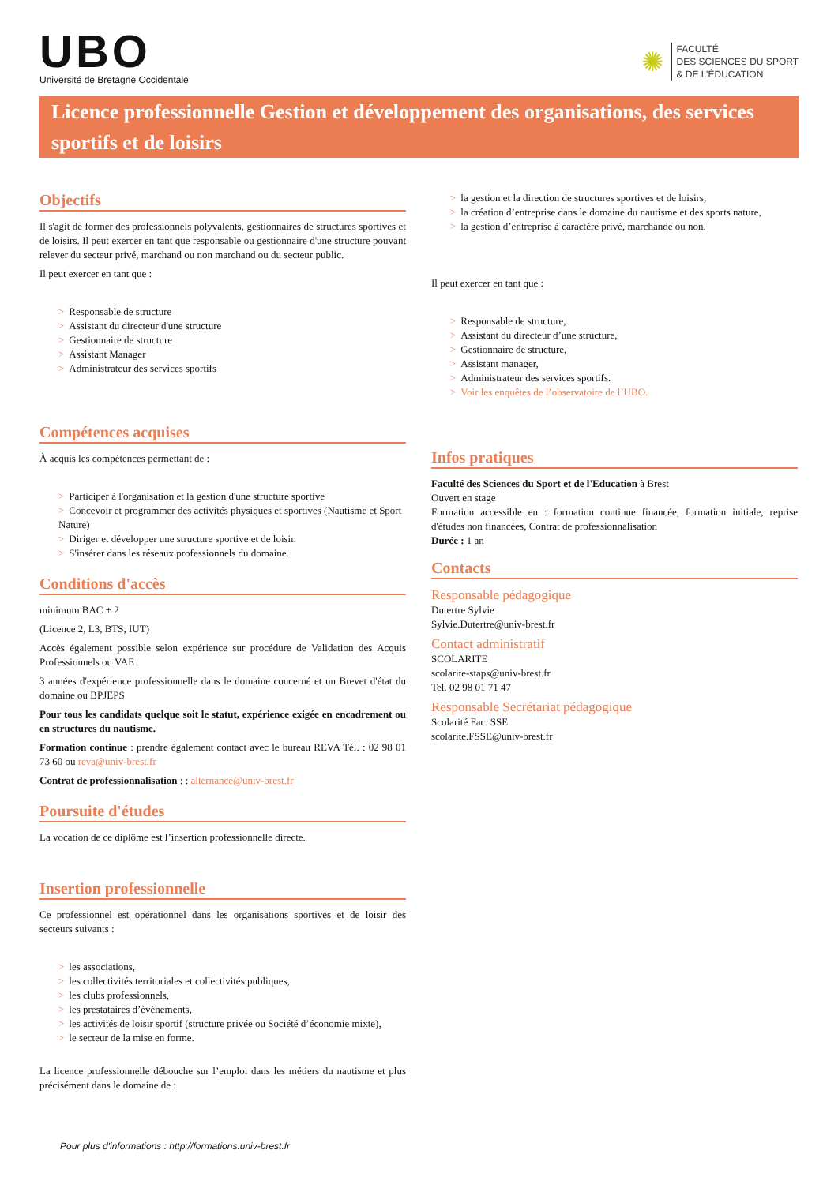UBO
Université de Bretagne Occidentale
✺
FACULTÉ
DES SCIENCES DU SPORT
& DE L’ÉDUCATION
Licence professionnelle Gestion et développement des organisations, des services sportifs et de loisirs
Objectifs
Il s'agit de former des professionnels polyvalents, gestionnaires de structures sportives et de loisirs. Il peut exercer en tant que responsable ou gestionnaire d'une structure pouvant relever du secteur privé, marchand ou non marchand ou du secteur public.
Il peut exercer en tant que :
> Responsable de structure
> Assistant du directeur d'une structure
> Gestionnaire de structure
> Assistant Manager
> Administrateur des services sportifs
Compétences acquises
À acquis les compétences permettant de :
> Participer à l'organisation et la gestion d'une structure sportive
> Concevoir et programmer des activités physiques et sportives (Nautisme et Sport Nature)
> Diriger et développer une structure sportive et de loisir.
> S'insérer dans les réseaux professionnels du domaine.
Conditions d'accès
minimum BAC + 2
(Licence 2, L3, BTS, IUT)
Accès également possible selon expérience sur procédure de Validation des Acquis Professionnels ou VAE
3 années d'expérience professionnelle dans le domaine concerné et un Brevet d'état du domaine ou BPJEPS
Pour tous les candidats quelque soit le statut, expérience exigée en encadrement ou en structures du nautisme.
Formation continue : prendre également contact avec le bureau REVA Tél. : 02 98 01 73 60 ou reva@univ-brest.fr
Contrat de professionnalisation : : alternance@univ-brest.fr
Poursuite d'études
La vocation de ce diplôme est l’insertion professionnelle directe.
Insertion professionnelle
Ce professionnel est opérationnel dans les organisations sportives et de loisir des secteurs suivants :
> les associations,
> les collectivités territoriales et collectivités publiques,
> les clubs professionnels,
> les prestataires d’événements,
> les activités de loisir sportif (structure privée ou Société d’économie mixte),
> le secteur de la mise en forme.
La licence professionnelle débouche sur l’emploi dans les métiers du nautisme et plus précisément dans le domaine de :
> la gestion et la direction de structures sportives et de loisirs,
> la création d’entreprise dans le domaine du nautisme et des sports nature,
> la gestion d’entreprise à caractère privé, marchande ou non.
Il peut exercer en tant que :
> Responsable de structure,
> Assistant du directeur d’une structure,
> Gestionnaire de structure,
> Assistant manager,
> Administrateur des services sportifs.
> Voir les enquêtes de l’observatoire de l’UBO.
Infos pratiques
Faculté des Sciences du Sport et de l'Education à Brest
Ouvert en stage
Formation accessible en : formation continue financée, formation initiale, reprise d'études non financées, Contrat de professionnalisation
Durée : 1 an
Contacts
Responsable pédagogique
Dutertre Sylvie
Sylvie.Dutertre@univ-brest.fr
Contact administratif
SCOLARITE
scolarite-staps@univ-brest.fr
Tel. 02 98 01 71 47
Responsable Secrétariat pédagogique
Scolarité Fac. SSE
scolarite.FSSE@univ-brest.fr
Pour plus d'informations : http://formations.univ-brest.fr